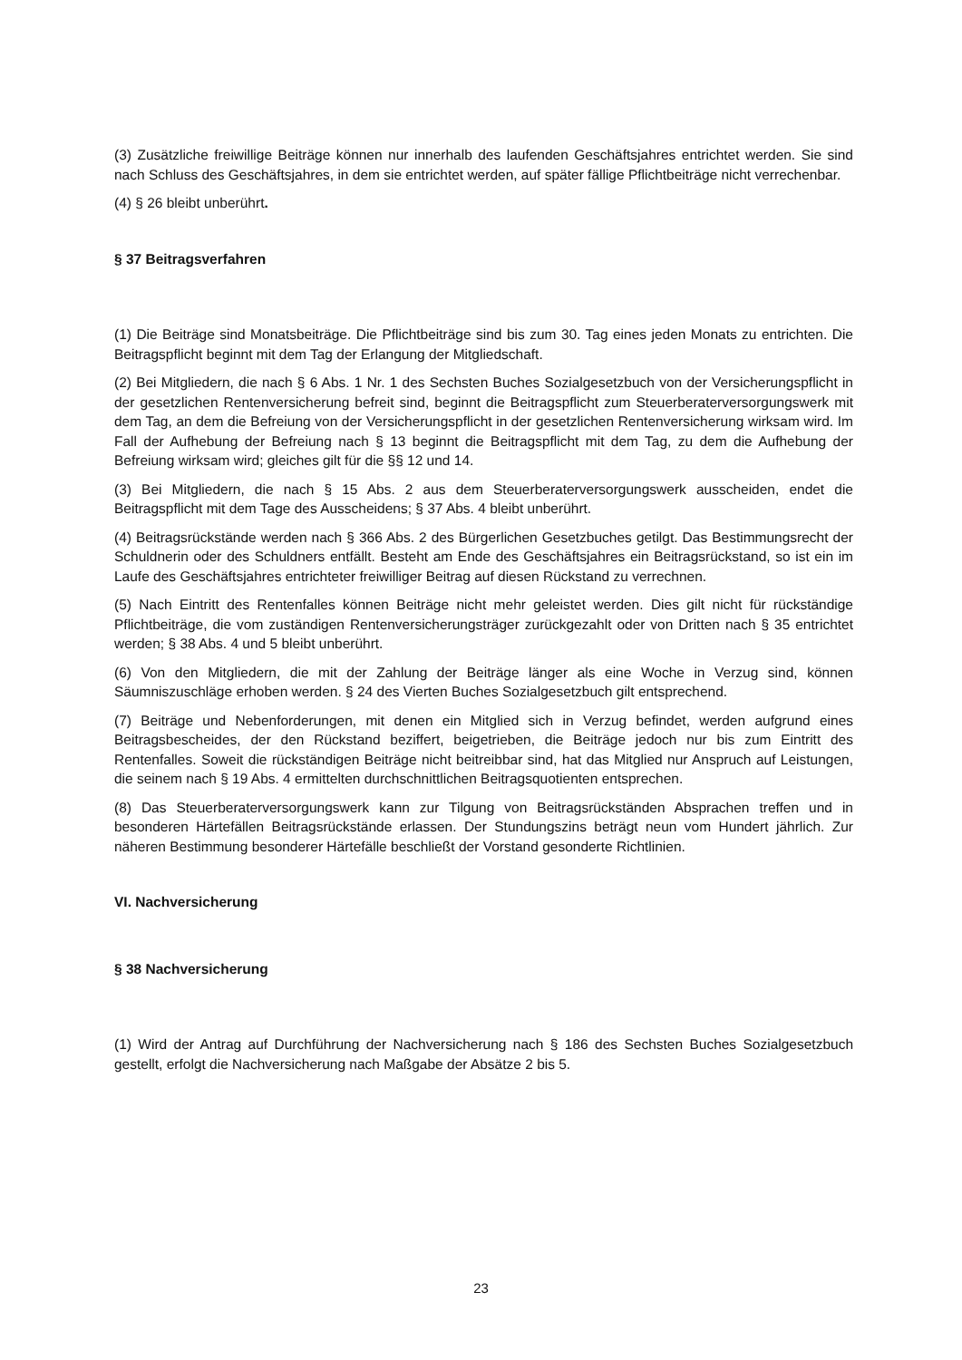(3) Zusätzliche freiwillige Beiträge können nur innerhalb des laufenden Geschäftsjahres entrichtet werden. Sie sind nach Schluss des Geschäftsjahres, in dem sie entrichtet werden, auf später fällige Pflichtbeiträge nicht verrechenbar.
(4) § 26 bleibt unberührt.
§ 37 Beitragsverfahren
(1) Die Beiträge sind Monatsbeiträge. Die Pflichtbeiträge sind bis zum 30. Tag eines jeden Monats zu entrichten. Die Beitragspflicht beginnt mit dem Tag der Erlangung der Mitgliedschaft.
(2) Bei Mitgliedern, die nach § 6 Abs. 1 Nr. 1 des Sechsten Buches Sozialgesetzbuch von der Versicherungspflicht in der gesetzlichen Rentenversicherung befreit sind, beginnt die Beitragspflicht zum Steuerberaterversorgungswerk mit dem Tag, an dem die Befreiung von der Versicherungspflicht in der gesetzlichen Rentenversicherung wirksam wird. Im Fall der Aufhebung der Befreiung nach § 13 beginnt die Beitragspflicht mit dem Tag, zu dem die Aufhebung der Befreiung wirksam wird; gleiches gilt für die §§ 12 und 14.
(3) Bei Mitgliedern, die nach § 15 Abs. 2 aus dem Steuerberaterversorgungswerk ausscheiden, endet die Beitragspflicht mit dem Tage des Ausscheidens; § 37 Abs. 4 bleibt unberührt.
(4) Beitragsrückstände werden nach § 366 Abs. 2 des Bürgerlichen Gesetzbuches getilgt. Das Bestimmungsrecht der Schuldnerin oder des Schuldners entfällt. Besteht am Ende des Geschäftsjahres ein Beitragsrückstand, so ist ein im Laufe des Geschäftsjahres entrichteter freiwilliger Beitrag auf diesen Rückstand zu verrechnen.
(5) Nach Eintritt des Rentenfalles können Beiträge nicht mehr geleistet werden. Dies gilt nicht für rückständige Pflichtbeiträge, die vom zuständigen Rentenversicherungsträger zurückgezahlt oder von Dritten nach § 35 entrichtet werden; § 38 Abs. 4 und 5 bleibt unberührt.
(6) Von den Mitgliedern, die mit der Zahlung der Beiträge länger als eine Woche in Verzug sind, können Säumniszuschläge erhoben werden. § 24 des Vierten Buches Sozialgesetzbuch gilt entsprechend.
(7) Beiträge und Nebenforderungen, mit denen ein Mitglied sich in Verzug befindet, werden aufgrund eines Beitragsbescheides, der den Rückstand beziffert, beigetrieben, die Beiträge jedoch nur bis zum Eintritt des Rentenfalles. Soweit die rückständigen Beiträge nicht beitreibbar sind, hat das Mitglied nur Anspruch auf Leistungen, die seinem nach § 19 Abs. 4 ermittelten durchschnittlichen Beitragsquotienten entsprechen.
(8) Das Steuerberaterversorgungswerk kann zur Tilgung von Beitragsrückständen Absprachen treffen und in besonderen Härtefällen Beitragsrückstände erlassen. Der Stundungszins beträgt neun vom Hundert jährlich. Zur näheren Bestimmung besonderer Härtefälle beschließt der Vorstand gesonderte Richtlinien.
VI. Nachversicherung
§ 38 Nachversicherung
(1) Wird der Antrag auf Durchführung der Nachversicherung nach § 186 des Sechsten Buches Sozialgesetzbuch gestellt, erfolgt die Nachversicherung nach Maßgabe der Absätze 2 bis 5.
23